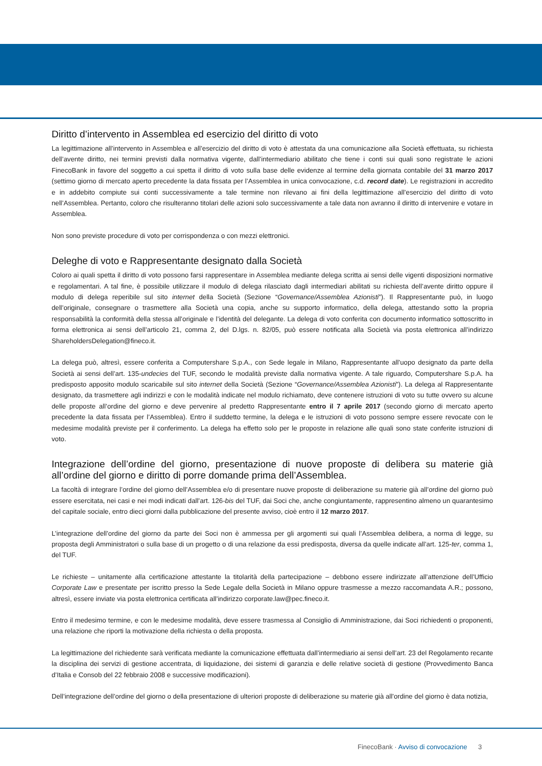Diritto d’intervento in Assemblea ed esercizio del diritto di voto
La legittimazione all’intervento in Assemblea e all’esercizio del diritto di voto è attestata da una comunicazione alla Società effettuata, su richiesta dell’avente diritto, nei termini previsti dalla normativa vigente, dall’intermediario abilitato che tiene i conti sui quali sono registrate le azioni FinecoBank in favore del soggetto a cui spetta il diritto di voto sulla base delle evidenze al termine della giornata contabile del 31 marzo 2017 (settimo giorno di mercato aperto precedente la data fissata per l’Assemblea in unica convocazione, c.d. record date). Le registrazioni in accredito e in addebito compiute sui conti successivamente a tale termine non rilevano ai fini della legittimazione all’esercizio del diritto di voto nell’Assemblea. Pertanto, coloro che risulteranno titolari delle azioni solo successivamente a tale data non avranno il diritto di intervenire e votare in Assemblea.
Non sono previste procedure di voto per corrispondenza o con mezzi elettronici.
Deleghe di voto e Rappresentante designato dalla Società
Coloro ai quali spetta il diritto di voto possono farsi rappresentare in Assemblea mediante delega scritta ai sensi delle vigenti disposizioni normative e regolamentari. A tal fine, è possibile utilizzare il modulo di delega rilasciato dagli intermediari abilitati su richiesta dell’avente diritto oppure il modulo di delega reperibile sul sito internet della Società (Sezione “Governance/Assemblea Azionisti”). Il Rappresentante può, in luogo dell’originale, consegnare o trasmettere alla Società una copia, anche su supporto informatico, della delega, attestando sotto la propria responsabilità la conformità della stessa all’originale e l’identità del delegante. La delega di voto conferita con documento informatico sottoscritto in forma elettronica ai sensi dell’articolo 21, comma 2, del D.lgs. n. 82/05, può essere notificata alla Società via posta elettronica all’indirizzo ShareholdersDelegation@fineco.it.
La delega può, altresì, essere conferita a Computershare S.p.A., con Sede legale in Milano, Rappresentante all’uopo designato da parte della Società ai sensi dell’art. 135-undecies del TUF, secondo le modalità previste dalla normativa vigente. A tale riguardo, Computershare S.p.A. ha predisposto apposito modulo scaricabile sul sito internet della Società (Sezione “Governance/Assemblea Azionisti”). La delega al Rappresentante designato, da trasmettere agli indirizzi e con le modalità indicate nel modulo richiamato, deve contenere istruzioni di voto su tutte ovvero su alcune delle proposte all’ordine del giorno e deve pervenire al predetto Rappresentante entro il 7 aprile 2017 (secondo giorno di mercato aperto precedente la data fissata per l’Assemblea). Entro il suddetto termine, la delega e le istruzioni di voto possono sempre essere revocate con le medesime modalità previste per il conferimento. La delega ha effetto solo per le proposte in relazione alle quali sono state conferite istruzioni di voto.
Integrazione dell’ordine del giorno, presentazione di nuove proposte di delibera su materie già all’ordine del giorno e diritto di porre domande prima dell’Assemblea.
La facoltà di integrare l’ordine del giorno dell’Assemblea e/o di presentare nuove proposte di deliberazione su materie già all’ordine del giorno può essere esercitata, nei casi e nei modi indicati dall’art. 126-bis del TUF, dai Soci che, anche congiuntamente, rappresentino almeno un quarantesimo del capitale sociale, entro dieci giorni dalla pubblicazione del presente avviso, cioè entro il 12 marzo 2017.
L’integrazione dell’ordine del giorno da parte dei Soci non è ammessa per gli argomenti sui quali l’Assemblea delibera, a norma di legge, su proposta degli Amministratori o sulla base di un progetto o di una relazione da essi predisposta, diversa da quelle indicate all’art. 125-ter, comma 1, del TUF.
Le richieste – unitamente alla certificazione attestante la titolarità della partecipazione – debbono essere indirizzate all’attenzione dell’Ufficio Corporate Law e presentate per iscritto presso la Sede Legale della Società in Milano oppure trasmesse a mezzo raccomandata A.R.; possono, altresì, essere inviate via posta elettronica certificata all’indirizzo corporate.law@pec.fineco.it.
Entro il medesimo termine, e con le medesime modalità, deve essere trasmessa al Consiglio di Amministrazione, dai Soci richiedenti o proponenti, una relazione che riporti la motivazione della richiesta o della proposta.
La legittimazione del richiedente sarà verificata mediante la comunicazione effettuata dall’intermediario ai sensi dell’art. 23 del Regolamento recante la disciplina dei servizi di gestione accentrata, di liquidazione, dei sistemi di garanzia e delle relative società di gestione (Provvedimento Banca d’Italia e Consob del 22 febbraio 2008 e successive modificazioni).
Dell’integrazione dell’ordine del giorno o della presentazione di ulteriori proposte di deliberazione su materie già all’ordine del giorno è data notizia,
FinecoBank · Avviso di convocazione 3